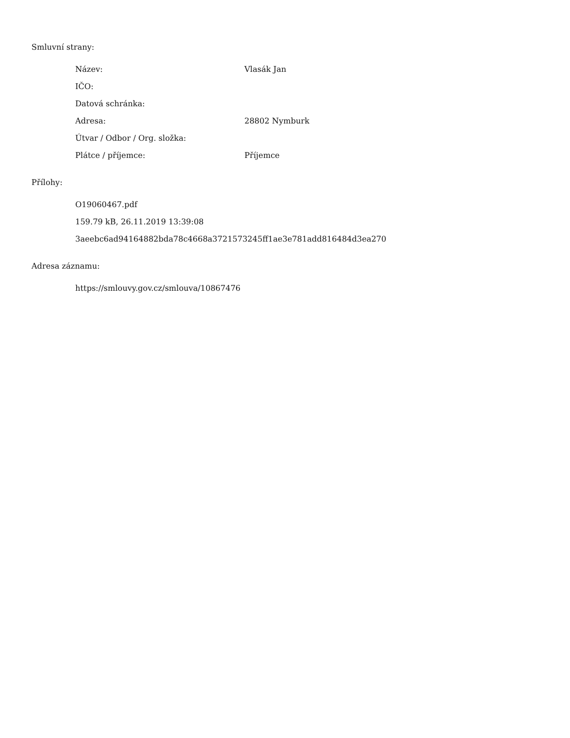Smluvní strany:
| Název: | Vlasák Jan |
| IČO: | |
| Datová schránka: | |
| Adresa: | 28802 Nymburk |
| Útvar / Odbor / Org. složka: | |
| Plátce / příjemce: | Příjemce |
Přílohy:
O19060467.pdf
159.79 kB, 26.11.2019 13:39:08
3aeebc6ad94164882bda78c4668a3721573245ff1ae3e781add816484d3ea270
Adresa záznamu:
https://smlouvy.gov.cz/smlouva/10867476